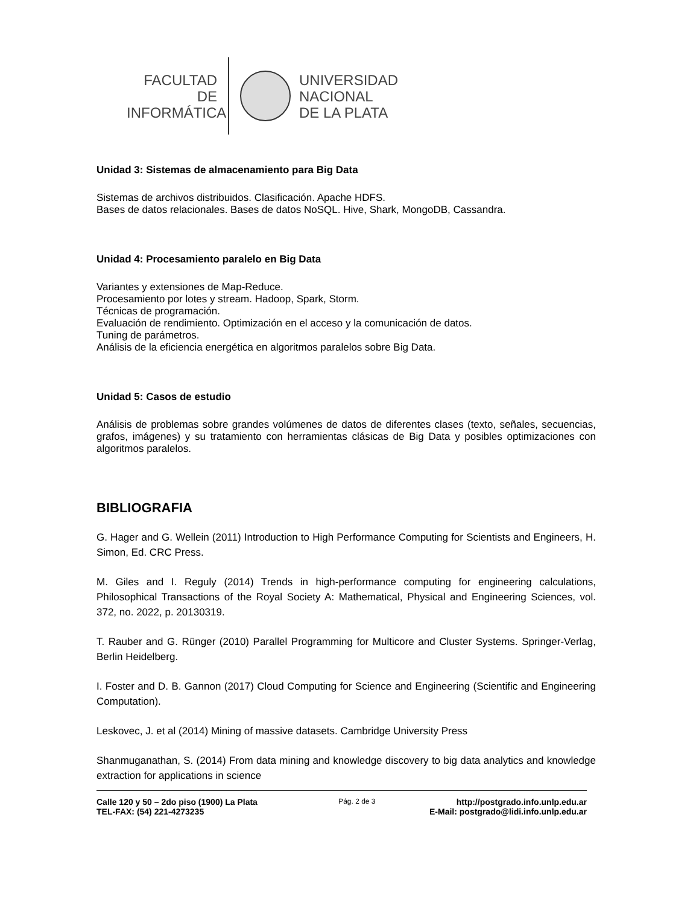FACULTAD DE
INFORMÁTICA
UNIVERSIDAD
NACIONAL
DE LA PLATA
Unidad 3: Sistemas de almacenamiento para Big Data
Sistemas de archivos distribuidos. Clasificación. Apache HDFS.
Bases de datos relacionales. Bases de datos NoSQL. Hive, Shark, MongoDB, Cassandra.
Unidad 4: Procesamiento paralelo en Big Data
Variantes y extensiones de Map-Reduce.
Procesamiento por lotes y stream. Hadoop, Spark, Storm.
Técnicas de programación.
Evaluación de rendimiento. Optimización en el acceso y la comunicación de datos.
Tuning de parámetros.
Análisis de la eficiencia energética en algoritmos paralelos sobre Big Data.
Unidad 5: Casos de estudio
Análisis de problemas sobre grandes volúmenes de datos de diferentes clases (texto, señales, secuencias, grafos, imágenes) y su tratamiento con herramientas clásicas de Big Data y posibles optimizaciones con algoritmos paralelos.
BIBLIOGRAFIA
G. Hager and G. Wellein (2011) Introduction to High Performance Computing for Scientists and Engineers, H. Simon, Ed. CRC Press.
M. Giles and I. Reguly (2014) Trends in high-performance computing for engineering calculations, Philosophical Transactions of the Royal Society A: Mathematical, Physical and Engineering Sciences, vol. 372, no. 2022, p. 20130319.
T. Rauber and G. Rünger (2010) Parallel Programming for Multicore and Cluster Systems. Springer-Verlag, Berlin Heidelberg.
I. Foster and D. B. Gannon (2017) Cloud Computing for Science and Engineering (Scientific and Engineering Computation).
Leskovec, J. et al (2014) Mining of massive datasets. Cambridge University Press
Shanmuganathan, S. (2014) From data mining and knowledge discovery to big data analytics and knowledge extraction for applications in science
Calle 120 y 50 – 2do piso (1900) La Plata Pág. 2 de 3 http://postgrado.info.unlp.edu.ar
TEL-FAX: (54) 221-4273235 E-Mail: postgrado@lidi.info.unlp.edu.ar